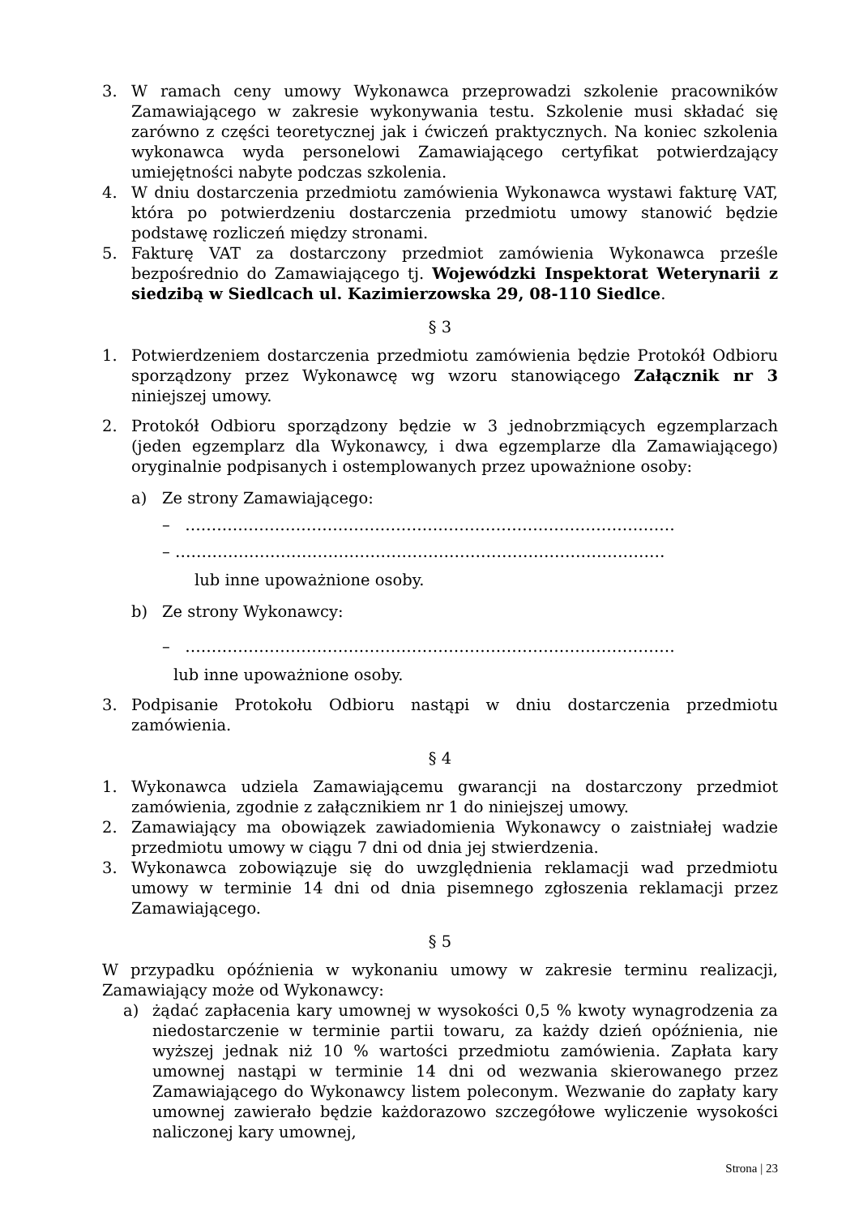3. W ramach ceny umowy Wykonawca przeprowadzi szkolenie pracowników Zamawiającego w zakresie wykonywania testu. Szkolenie musi składać się zarówno z części teoretycznej jak i ćwiczeń praktycznych. Na koniec szkolenia wykonawca wyda personelowi Zamawiającego certyfikat potwierdzający umiejętności nabyte podczas szkolenia.
4. W dniu dostarczenia przedmiotu zamówienia Wykonawca wystawi fakturę VAT, która po potwierdzeniu dostarczenia przedmiotu umowy stanowić będzie podstawę rozliczeń między stronami.
5. Fakturę VAT za dostarczony przedmiot zamówienia Wykonawca prześle bezpośrednio do Zamawiającego tj. Wojewódzki Inspektorat Weterynarii z siedzibą w Siedlcach ul. Kazimierzowska 29, 08-110 Siedlce.
§ 3
1. Potwierdzeniem dostarczenia przedmiotu zamówienia będzie Protokół Odbioru sporządzony przez Wykonawcę wg wzoru stanowiącego Załącznik nr 3 niniejszej umowy.
2. Protokół Odbioru sporządzony będzie w 3 jednobrzmiących egzemplarzach (jeden egzemplarz dla Wykonawcy, i dwa egzemplarze dla Zamawiającego) oryginalnie podpisanych i ostemplowanych przez upoważnione osoby:
a) Ze strony Zamawiającego:
– …………………………………………………………………………………
– …………………………………………………………………………………
lub inne upoważnione osoby.
b) Ze strony Wykonawcy:
– …………………………………………………………………………………
lub inne upoważnione osoby.
3. Podpisanie Protokołu Odbioru nastąpi w dniu dostarczenia przedmiotu zamówienia.
§ 4
1. Wykonawca udziela Zamawiającemu gwarancji na dostarczony przedmiot zamówienia, zgodnie z załącznikiem nr 1 do niniejszej umowy.
2. Zamawiający ma obowiązek zawiadomienia Wykonawcy o zaistniałej wadzie przedmiotu umowy w ciągu 7 dni od dnia jej stwierdzenia.
3. Wykonawca zobowiązuje się do uwzględnienia reklamacji wad przedmiotu umowy w terminie 14 dni od dnia pisemnego zgłoszenia reklamacji przez Zamawiającego.
§ 5
W przypadku opóźnienia w wykonaniu umowy w zakresie terminu realizacji, Zamawiający może od Wykonawcy:
a) żądać zapłacenia kary umownej w wysokości 0,5 % kwoty wynagrodzenia za niedostarczenie w terminie partii towaru, za każdy dzień opóźnienia, nie wyższej jednak niż 10 % wartości przedmiotu zamówienia. Zapłata kary umownej nastąpi w terminie 14 dni od wezwania skierowanego przez Zamawiającego do Wykonawcy listem poleconym. Wezwanie do zapłaty kary umownej zawierało będzie każdorazowo szczegółowe wyliczenie wysokości naliczonej kary umownej,
Strona | 23